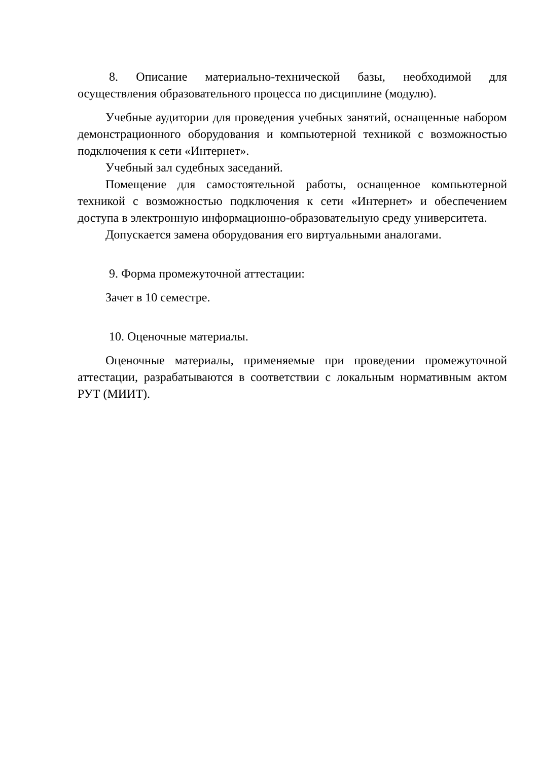8. Описание материально-технической базы, необходимой для осуществления образовательного процесса по дисциплине (модулю).
Учебные аудитории для проведения учебных занятий, оснащенные набором демонстрационного оборудования и компьютерной техникой с возможностью подключения к сети «Интернет».
Учебный зал судебных заседаний.
Помещение для самостоятельной работы, оснащенное компьютерной техникой с возможностью подключения к сети «Интернет» и обеспечением доступа в электронную информационно-образовательную среду университета.
Допускается замена оборудования его виртуальными аналогами.
9. Форма промежуточной аттестации:
Зачет в 10 семестре.
10. Оценочные материалы.
Оценочные материалы, применяемые при проведении промежуточной аттестации, разрабатываются в соответствии с локальным нормативным актом РУТ (МИИТ).